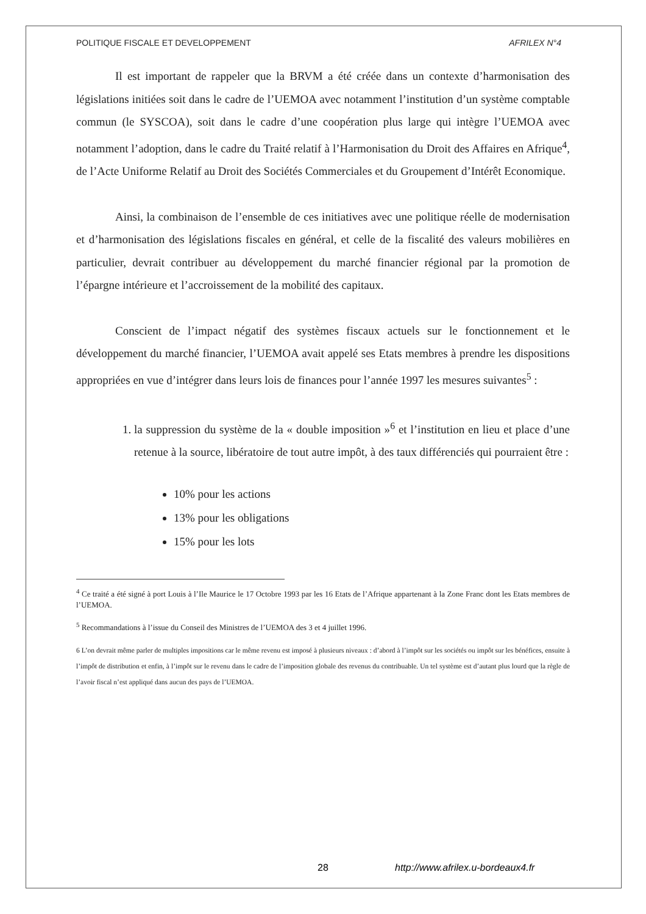POLITIQUE FISCALE ET DEVELOPPEMENT AFRILEX N°4
Il est important de rappeler que la BRVM a été créée dans un contexte d’harmonisation des législations initiées soit dans le cadre de l’UEMOA avec notamment l’institution d’un système comptable commun (le SYSCOA), soit dans le cadre d’une coopération plus large qui intègre l’UEMOA avec notamment l’adoption, dans le cadre du Traité relatif à l’Harmonisation du Droit des Affaires en Afrique<sup>4</sup>, de l’Acte Uniforme Relatif au Droit des Sociétés Commerciales et du Groupement d’Intérêt Economique.
Ainsi, la combinaison de l’ensemble de ces initiatives avec une politique réelle de modernisation et d’harmonisation des législations fiscales en général, et celle de la fiscalité des valeurs mobilières en particulier, devrait contribuer au développement du marché financier régional par la promotion de l’épargne intérieure et l’accroissement de la mobilité des capitaux.
Conscient de l’impact négatif des systèmes fiscaux actuels sur le fonctionnement et le développement du marché financier, l’UEMOA avait appelé ses Etats membres à prendre les dispositions appropriées en vue d’intégrer dans leurs lois de finances pour l’année 1997 les mesures suivantes<sup>5</sup> :
1. la suppression du système de la « double imposition »<sup>6</sup> et l’institution en lieu et place d’une retenue à la source, libératoire de tout autre impôt, à des taux différenciés qui pourraient être :
10% pour les actions
13% pour les obligations
15% pour les lots
<sup>4</sup> Ce traité a été signé à port Louis à l’Ile Maurice le 17 Octobre 1993 par les 16 Etats de l’Afrique appartenant à la Zone Franc dont les Etats membres de l’UEMOA.
<sup>5</sup> Recommandations à l’issue du Conseil des Ministres de l’UEMOA des 3 et 4 juillet 1996.
6 L’on devrait même parler de multiples impositions car le même revenu est imposé à plusieurs niveaux : d’abord à l’impôt sur les sociétés ou impôt sur les bénéfices, ensuite à l’impôt de distribution et enfin, à l’impôt sur le revenu dans le cadre de l’imposition globale des revenus du contribuable. Un tel système est d’autant plus lourd que la règle de l’avoir fiscal n’est appliqué dans aucun des pays de l’UEMOA.
28 http://www.afrilex.u-bordeaux4.fr